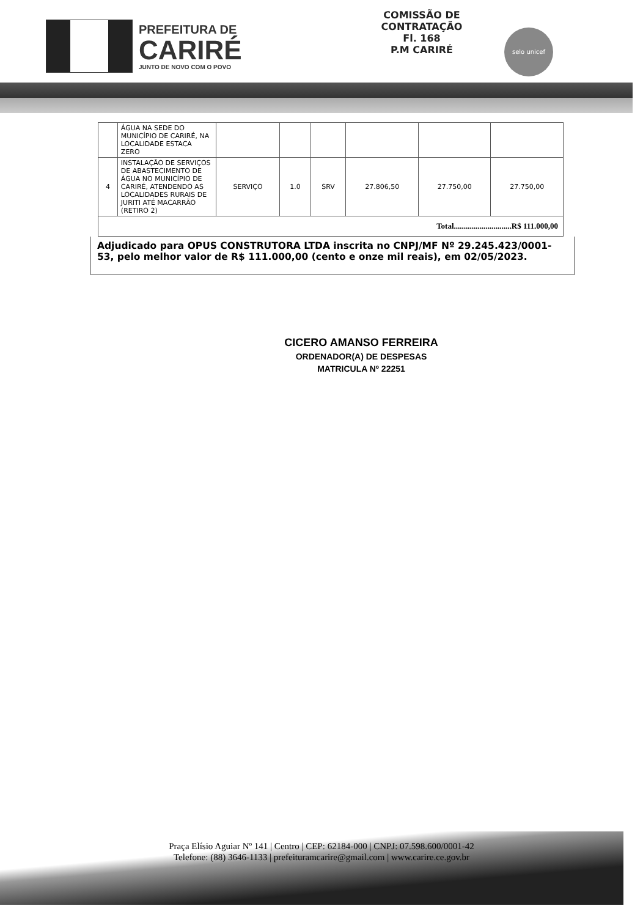PREFEITURA DE
CARIRÉ
JUNTO DE NOVO COM O POVO
COMISSÃO DE CONTRATAÇÃO
Fl. 168
P.M CARIRÉ
selo unicef
| | ÁGUA NA SEDE DO MUNICÍPIO DE CARIRÉ, NA LOCALIDADE ESTACA ZERO | | | | | | |
| 4 | INSTALAÇÃO DE SERVIÇOS DE ABASTECIMENTO DE ÁGUA NO MUNICÍPIO DE CARIRÉ, ATENDENDO AS LOCALIDADES RURAIS DE JURITI ATÉ MACARRÃO (RETIRO 2) | SERVIÇO | 1.0 | SRV | 27.806,50 | 27.750,00 | 27.750,00 |
| Total.............................R$ 111.000,00 | | | | | | | |
Adjudicado para OPUS CONSTRUTORA LTDA inscrita no CNPJ/MF Nº 29.245.423/0001-53, pelo melhor valor de R$ 111.000,00 (cento e onze mil reais), em 02/05/2023.
CICERO AMANSO FERREIRA
ORDENADOR(A) DE DESPESAS
MATRICULA Nº 22251
Praça Elísio Aguiar Nº 141 | Centro | CEP: 62184-000 | CNPJ: 07.598.600/0001-42
Telefone: (88) 3646-1133 | prefeituramcarire@gmail.com | www.carire.ce.gov.br